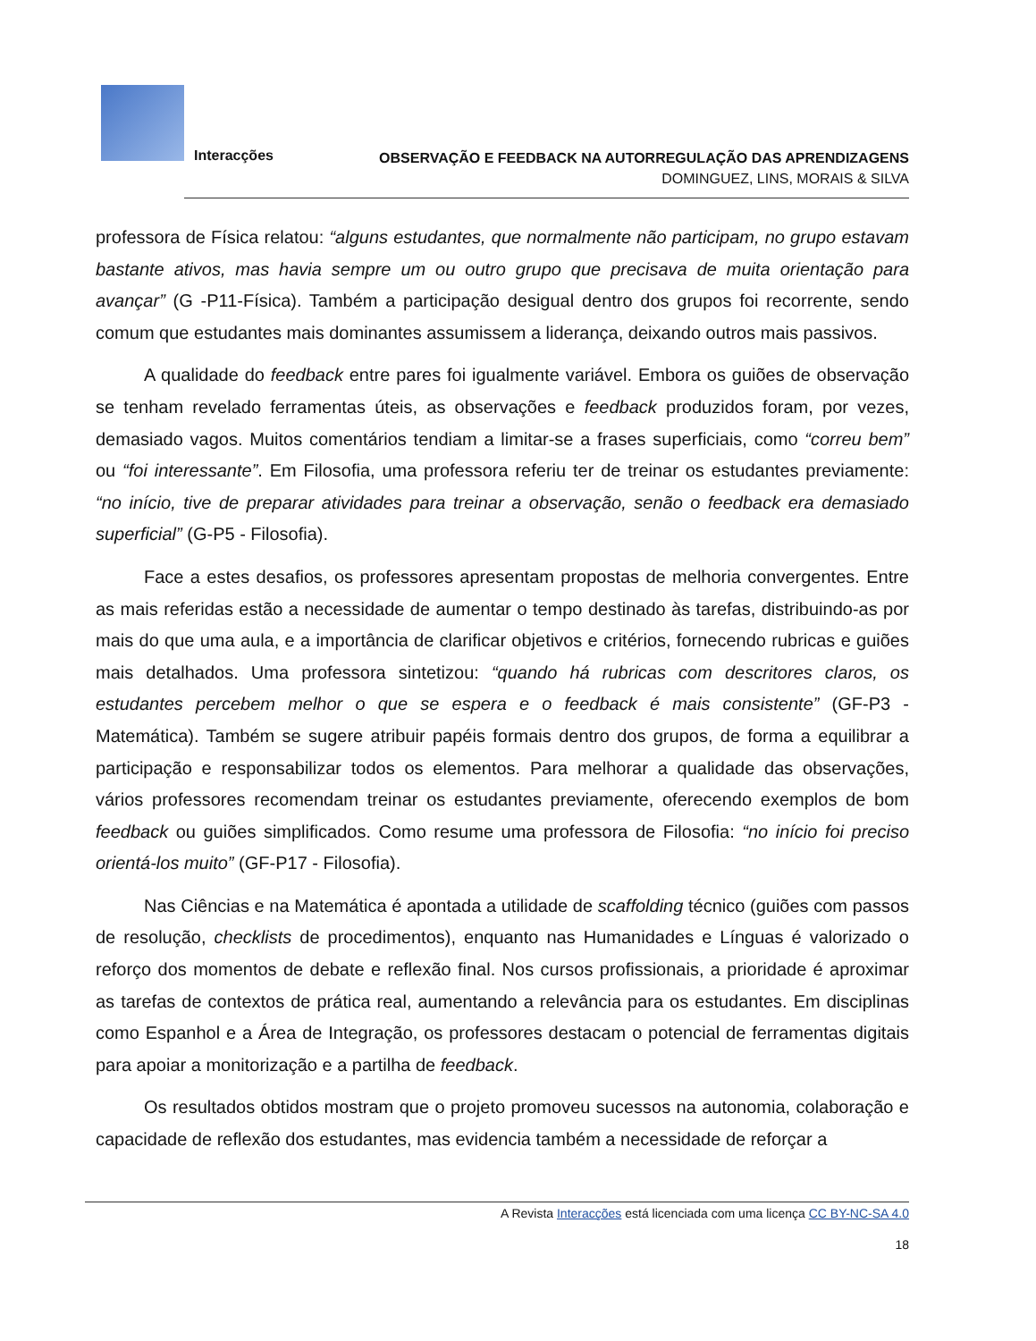Interacções
OBSERVAÇÃO E FEEDBACK NA AUTORREGULAÇÃO DAS APRENDIZAGENS
DOMINGUEZ, LINS, MORAIS & SILVA
professora de Física relatou: “alguns estudantes, que normalmente não participam, no grupo estavam bastante ativos, mas havia sempre um ou outro grupo que precisava de muita orientação para avançar” (G -P11-Física). Também a participação desigual dentro dos grupos foi recorrente, sendo comum que estudantes mais dominantes assumissem a liderança, deixando outros mais passivos.
A qualidade do feedback entre pares foi igualmente variável. Embora os guiões de observação se tenham revelado ferramentas úteis, as observações e feedback produzidos foram, por vezes, demasiado vagos. Muitos comentários tendiam a limitar-se a frases superficiais, como “correu bem” ou “foi interessante”. Em Filosofia, uma professora referiu ter de treinar os estudantes previamente: “no início, tive de preparar atividades para treinar a observação, senão o feedback era demasiado superficial” (G-P5 - Filosofia).
Face a estes desafios, os professores apresentam propostas de melhoria convergentes. Entre as mais referidas estão a necessidade de aumentar o tempo destinado às tarefas, distribuindo-as por mais do que uma aula, e a importância de clarificar objetivos e critérios, fornecendo rubricas e guiões mais detalhados. Uma professora sintetizou: “quando há rubricas com descritores claros, os estudantes percebem melhor o que se espera e o feedback é mais consistente” (GF-P3 - Matemática). Também se sugere atribuir papéis formais dentro dos grupos, de forma a equilibrar a participação e responsabilizar todos os elementos. Para melhorar a qualidade das observações, vários professores recomendam treinar os estudantes previamente, oferecendo exemplos de bom feedback ou guiões simplificados. Como resume uma professora de Filosofia: “no início foi preciso orientá-los muito” (GF-P17 - Filosofia).
Nas Ciências e na Matemática é apontada a utilidade de scaffolding técnico (guiões com passos de resolução, checklists de procedimentos), enquanto nas Humanidades e Línguas é valorizado o reforço dos momentos de debate e reflexão final. Nos cursos profissionais, a prioridade é aproximar as tarefas de contextos de prática real, aumentando a relevância para os estudantes. Em disciplinas como Espanhol e a Área de Integração, os professores destacam o potencial de ferramentas digitais para apoiar a monitorização e a partilha de feedback.
Os resultados obtidos mostram que o projeto promoveu sucessos na autonomia, colaboração e capacidade de reflexão dos estudantes, mas evidencia também a necessidade de reforçar a
A Revista Interacções está licenciada com uma licença CC BY-NC-SA 4.0
18